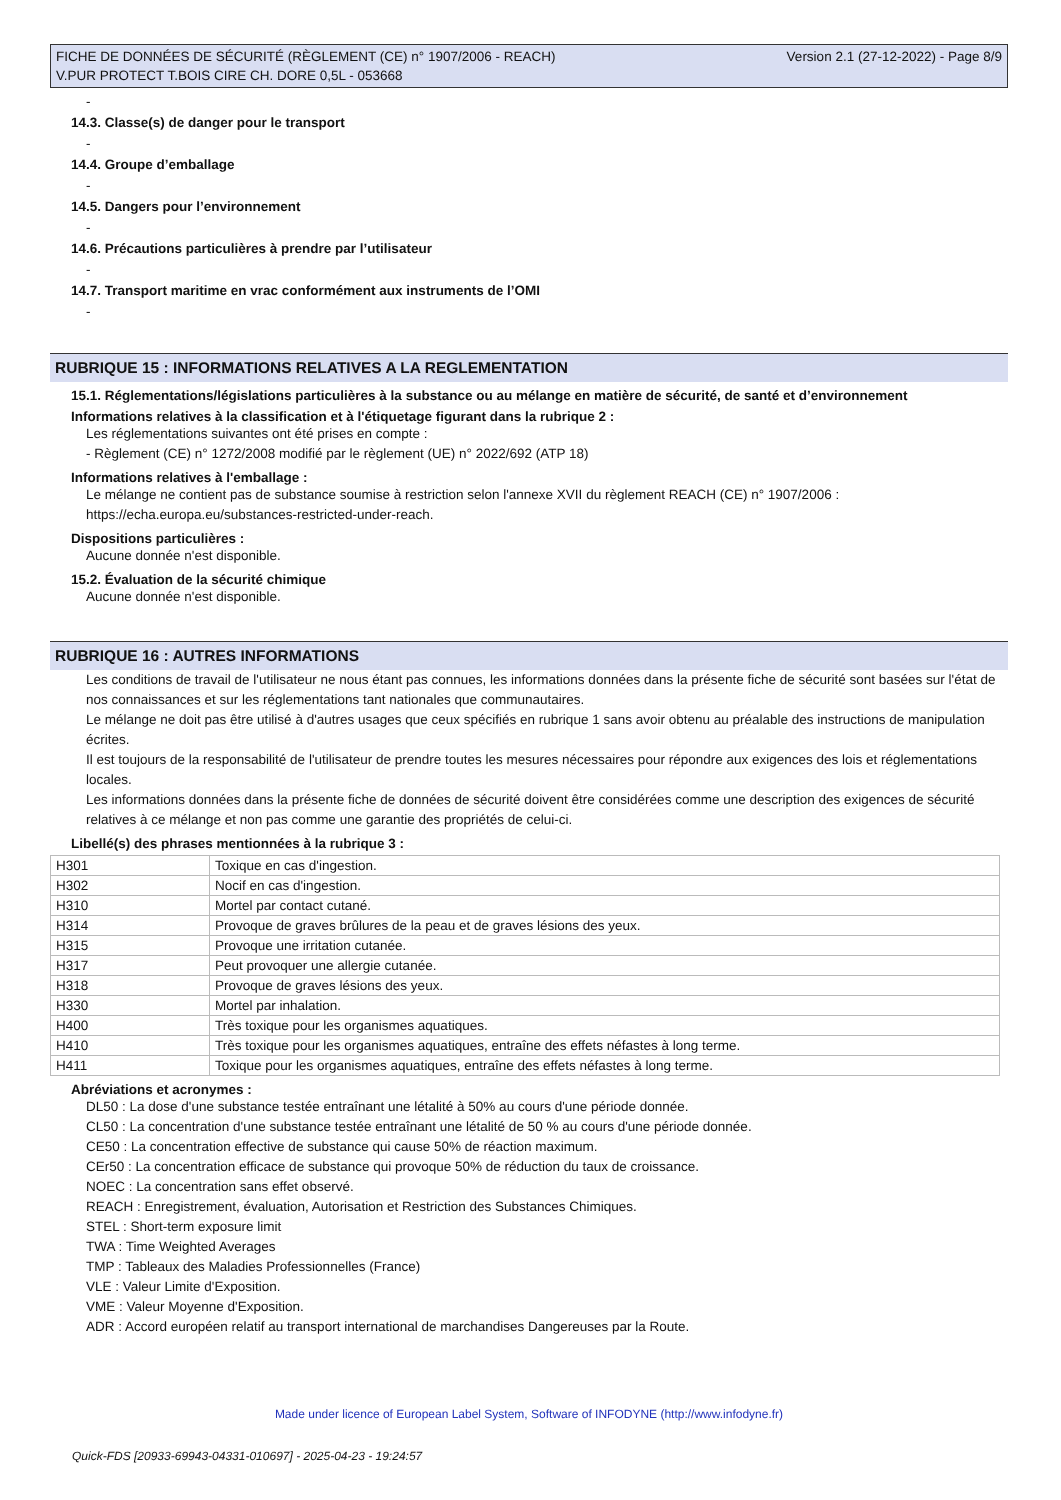FICHE DE DONNÉES DE SÉCURITÉ (RÈGLEMENT (CE) n° 1907/2006 - REACH)
V.PUR PROTECT T.BOIS CIRE CH. DORE 0,5L - 053668
Version 2.1 (27-12-2022) - Page 8/9
-
14.3. Classe(s) de danger pour le transport
-
14.4. Groupe d’emballage
-
14.5. Dangers pour l’environnement
-
14.6. Précautions particulières à prendre par l’utilisateur
-
14.7. Transport maritime en vrac conformément aux instruments de l’OMI
-
RUBRIQUE 15 : INFORMATIONS RELATIVES A LA REGLEMENTATION
15.1. Réglementations/législations particulières à la substance ou au mélange en matière de sécurité, de santé et d’environnement
Informations relatives à la classification et à l'étiquetage figurant dans la rubrique 2 :
Les réglementations suivantes ont été prises en compte :
- Règlement (CE) n° 1272/2008 modifié par le règlement (UE) n° 2022/692 (ATP 18)
Informations relatives à l'emballage :
Le mélange ne contient pas de substance soumise à restriction selon l'annexe XVII du règlement REACH (CE) n° 1907/2006 :
https://echa.europa.eu/substances-restricted-under-reach.
Dispositions particulières :
Aucune donnée n'est disponible.
15.2. Évaluation de la sécurité chimique
Aucune donnée n'est disponible.
RUBRIQUE 16 : AUTRES INFORMATIONS
Les conditions de travail de l'utilisateur ne nous étant pas connues, les informations données dans la présente fiche de sécurité sont basées sur l'état de nos connaissances et sur les réglementations tant nationales que communautaires.
Le mélange ne doit pas être utilisé à d'autres usages que ceux spécifiés en rubrique 1 sans avoir obtenu au préalable des instructions de manipulation écrites.
Il est toujours de la responsabilité de l'utilisateur de prendre toutes les mesures nécessaires pour répondre aux exigences des lois et réglementations locales.
Les informations données dans la présente fiche de données de sécurité doivent être considérées comme une description des exigences de sécurité relatives à ce mélange et non pas comme une garantie des propriétés de celui-ci.
Libellé(s) des phrases mentionnées à la rubrique 3 :
| H301 | Toxique en cas d'ingestion. |
| H302 | Nocif en cas d'ingestion. |
| H310 | Mortel par contact cutané. |
| H314 | Provoque de graves brûlures de la peau et de graves lésions des yeux. |
| H315 | Provoque une irritation cutanée. |
| H317 | Peut provoquer une allergie cutanée. |
| H318 | Provoque de graves lésions des yeux. |
| H330 | Mortel par inhalation. |
| H400 | Très toxique pour les organismes aquatiques. |
| H410 | Très toxique pour les organismes aquatiques, entraîne des effets néfastes à long terme. |
| H411 | Toxique pour les organismes aquatiques, entraîne des effets néfastes à long terme. |
Abréviations et acronymes :
DL50 : La dose d'une substance testée entraînant une létalité à 50% au cours d'une période donnée.
CL50 : La concentration d'une substance testée entraînant une létalité de 50 % au cours d'une période donnée.
CE50 : La concentration effective de substance qui cause 50% de réaction maximum.
CEr50 : La concentration efficace de substance qui provoque 50% de réduction du taux de croissance.
NOEC : La concentration sans effet observé.
REACH : Enregistrement, évaluation, Autorisation et Restriction des Substances Chimiques.
STEL : Short-term exposure limit
TWA : Time Weighted Averages
TMP : Tableaux des Maladies Professionnelles (France)
VLE : Valeur Limite d'Exposition.
VME : Valeur Moyenne d'Exposition.
ADR : Accord européen relatif au transport international de marchandises Dangereuses par la Route.
Made under licence of European Label System, Software of INFODYNE (http://www.infodyne.fr)
Quick-FDS [20933-69943-04331-010697] - 2025-04-23 - 19:24:57